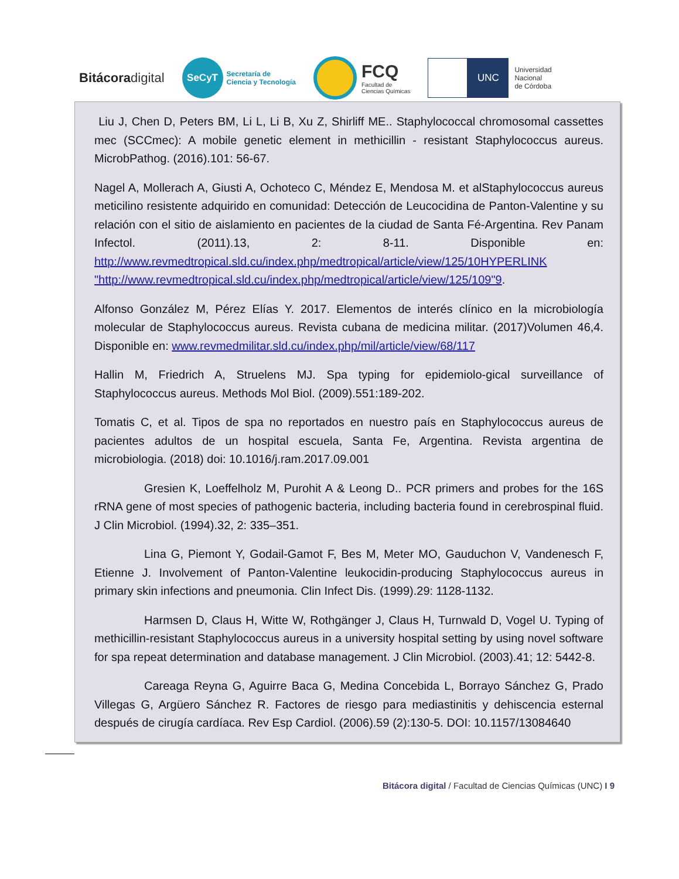Bitácoradigital
SeCyT
Secretaría de
Ciencia y Tecnología
FCQ
Facultad de
Ciencias Químicas
UNC
Universidad
Nacional
de Córdoba
Liu J, Chen D, Peters BM, Li L, Li B, Xu Z, Shirliff ME.. Staphylococcal chromosomal cassettes mec (SCCmec): A mobile genetic element in methicillin - resistant Staphylococcus aureus. MicrobPathog. (2016).101: 56-67.
Nagel A, Mollerach A, Giusti A, Ochoteco C, Méndez E, Mendosa M. et alStaphylococcus aureus meticilino resistente adquirido en comunidad: Detección de Leucocidina de Panton-Valentine y su relación con el sitio de aislamiento en pacientes de la ciudad de Santa Fé-Argentina. Rev Panam Infectol. (2011).13, 2: 8-11. Disponible en: http://www.revmedtropical.sld.cu/index.php/medtropical/article/view/125/10HYPERLINK "http://www.revmedtropical.sld.cu/index.php/medtropical/article/view/125/109"9.
Alfonso González M, Pérez Elías Y. 2017. Elementos de interés clínico en la microbiología molecular de Staphylococcus aureus. Revista cubana de medicina militar. (2017)Volumen 46,4. Disponible en: www.revmedmilitar.sld.cu/index.php/mil/article/view/68/117
Hallin M, Friedrich A, Struelens MJ. Spa typing for epidemiolo-gical surveillance of Staphylococcus aureus. Methods Mol Biol. (2009).551:189-202.
Tomatis C, et al. Tipos de spa no reportados en nuestro país en Staphylococcus aureus de pacientes adultos de un hospital escuela, Santa Fe, Argentina. Revista argentina de microbiologia. (2018) doi: 10.1016/j.ram.2017.09.001
Gresien K, Loeffelholz M, Purohit A & Leong D.. PCR primers and probes for the 16S rRNA gene of most species of pathogenic bacteria, including bacteria found in cerebrospinal fluid. J Clin Microbiol. (1994).32, 2: 335–351.
Lina G, Piemont Y, Godail-Gamot F, Bes M, Meter MO, Gauduchon V, Vandenesch F, Etienne J. Involvement of Panton-Valentine leukocidin-producing Staphylococcus aureus in primary skin infections and pneumonia. Clin Infect Dis. (1999).29: 1128-1132.
Harmsen D, Claus H, Witte W, Rothgänger J, Claus H, Turnwald D, Vogel U. Typing of methicillin-resistant Staphylococcus aureus in a university hospital setting by using novel software for spa repeat determination and database management. J Clin Microbiol. (2003).41; 12: 5442-8.
Careaga Reyna G, Aguirre Baca G, Medina Concebida L, Borrayo Sánchez G, Prado Villegas G, Argüero Sánchez R. Factores de riesgo para mediastinitis y dehiscencia esternal después de cirugía cardíaca. Rev Esp Cardiol. (2006).59 (2):130-5. DOI: 10.1157/13084640
Bitácora digital / Facultad de Ciencias Químicas (UNC) I 9